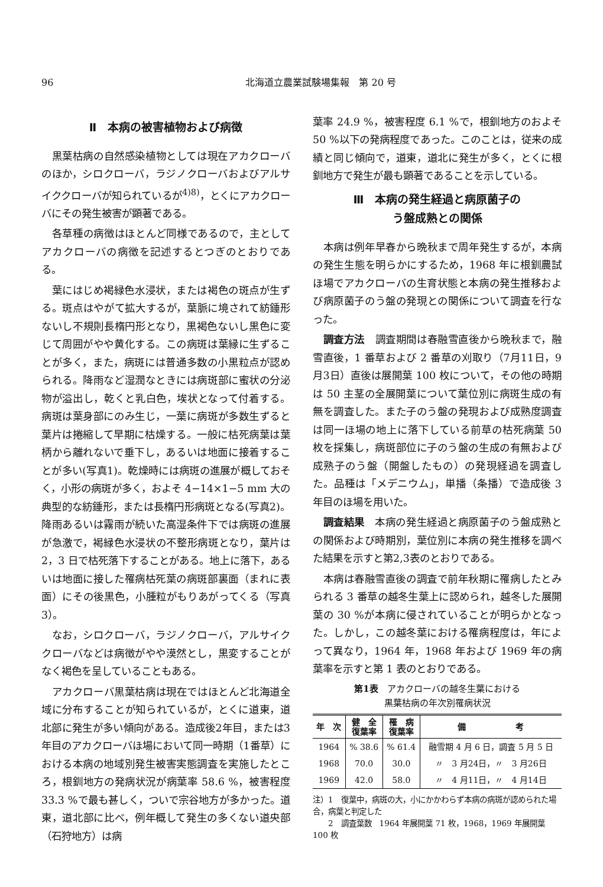96 北海道立農業試験場集報　第 20 号
Ⅱ　本病の被害植物および病徴
黒葉枯病の自然感染植物としては現在アカクローバのほか，シロクローバ，ラジノクローバおよびアルサイククローバが知られているが<sup>4)8)</sup>，とくにアカクローバにその発生被害が顕著である。
各草種の病徴はほとんど同様であるので，主としてアカクローバの病徴を記述するとつぎのとおりである。
葉にはじめ褐緑色水浸状，または褐色の斑点が生ずる。斑点はやがて拡大するが，葉脈に境されて紡錘形ないし不規則長楕円形となり，黒褐色ないし黒色に変じて周囲がやや黄化する。この病斑は葉縁に生ずることが多く，また，病斑には普通多数の小黒粒点が認められる。降雨など湿潤なときには病斑部に蜜状の分泌物が溢出し，乾くと乳白色，埃状となって付着する。病斑は葉身部にのみ生じ，一葉に病斑が多数生ずると葉片は捲縮して早期に枯燥する。一般に枯死病葉は葉柄から離れないで垂下し，あるいは地面に接着することが多い(写真1)。乾燥時には病斑の進展が概しておそく，小形の病斑が多く，およそ 4−14×1−5 mm 大の典型的な紡錘形，または長楕円形病斑となる(写真2)。降雨あるいは霧雨が続いた高湿条件下では病斑の進展が急激で，褐緑色水浸状の不整形病斑となり，葉片は 2，3 日で枯死落下することがある。地上に落下，あるいは地面に接した罹病枯死葉の病斑部裏面（まれに表面）にその後黒色，小腫粒がもりあがってくる（写真3）。
なお，シロクローバ，ラジノクローバ，アルサイククローバなどは病徴がやや漠然とし，黒変することがなく褐色を呈していることもある。
アカクローバ黒葉枯病は現在ではほとんど北海道全域に分布することが知られているが，とくに道東，道北部に発生が多い傾向がある。造成後2年目，または3年目のアカクローバほ場において同一時期（1番草）における本病の地域別発生被害実態調査を実施したところ，根釧地方の発病状況が病葉率 58.6 %，被害程度 33.3 %で最も甚しく，ついで宗谷地方が多かった。道東，道北部に比べ，例年概して発生の多くない道央部（石狩地方）は病
葉率 24.9 %，被害程度 6.1 %で，根釧地方のおよそ 50 %以下の発病程度であった。このことは，従来の成績と同じ傾向で，道東，道北に発生が多く，とくに根釧地方で発生が最も顕著であることを示している。
Ⅲ　本病の発生経過と病原菌子の
う盤成熟との関係
本病は例年早春から晩秋まで周年発生するが，本病の発生生態を明らかにするため，1968 年に根釧農試ほ場でアカクローバの生育状態と本病の発生推移および病原菌子のう盤の発現との関係について調査を行なった。
調査方法　調査期間は春融雪直後から晩秋まで，融雪直後，1 番草および 2 番草の刈取り（7月11日，9月3日）直後は展開葉 100 枚について，その他の時期は 50 主茎の全展開葉について葉位別に病斑生成の有無を調査した。また子のう盤の発現および成熟度調査は同一ほ場の地上に落下している前草の枯死病葉 50 枚を採集し，病斑部位に子のう盤の生成の有無および成熟子のう盤（開盤したもの）の発現経過を調査した。品種は「メデニウム」，単播（条播）で造成後 3 年目のほ場を用いた。
調査結果　本病の発生経過と病原菌子のう盤成熟との関係および時期別，葉位別に本病の発生推移を調べた結果を示すと第2,3表のとおりである。
本病は春融雪直後の調査で前年秋期に罹病したとみられる 3 番草の越冬生葉上に認められ，越冬した展開葉の 30 %が本病に侵されていることが明らかとなった。しかし，この越冬葉における罹病程度は，年によって異なり，1964 年，1968 年および 1969 年の病葉率を示すと第 1 表のとおりである。
第1表　アカクローバの越冬生葉における
黒葉枯病の年次別罹病状況
| 年 次 | 健 全 復葉率 | 罹 病 復葉率 | 備 考 |
| --- | --- | --- | --- |
| 1964 | % 38.6 | % 61.4 | 融雪期 4 月 6 日，調査 5 月 5 日 |
| 1968 | 70.0 | 30.0 | 〃 3 月24日，〃 3 月26日 |
| 1969 | 42.0 | 58.0 | 〃 4 月11日，〃 4 月14日 |
注）1　復葉中，病斑の大，小にかかわらず本病の病斑が認められた場合，病葉と判定した
　　2　調査葉数　1964 年展開葉 71 枚，1968，1969 年展開葉 100 枚